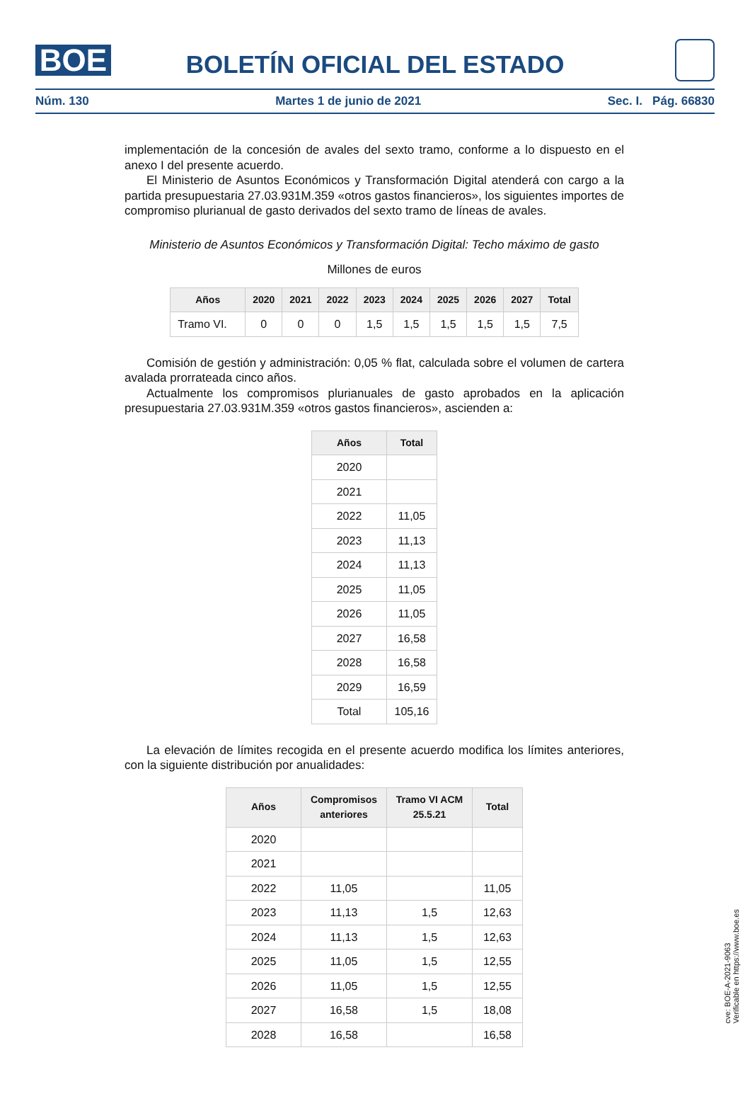BOE
BOLETÍN OFICIAL DEL ESTADO
Núm. 130 Martes 1 de junio de 2021 Sec. I. Pág. 66830
implementación de la concesión de avales del sexto tramo, conforme a lo dispuesto en el anexo I del presente acuerdo.
El Ministerio de Asuntos Económicos y Transformación Digital atenderá con cargo a la partida presupuestaria 27.03.931M.359 «otros gastos financieros», los siguientes importes de compromiso plurianual de gasto derivados del sexto tramo de líneas de avales.
Ministerio de Asuntos Económicos y Transformación Digital: Techo máximo de gasto
Millones de euros
| Años | 2020 | 2021 | 2022 | 2023 | 2024 | 2025 | 2026 | 2027 | Total |
| --- | --- | --- | --- | --- | --- | --- | --- | --- | --- |
| Tramo VI. | 0 | 0 | 0 | 1,5 | 1,5 | 1,5 | 1,5 | 1,5 | 7,5 |
Comisión de gestión y administración: 0,05 % flat, calculada sobre el volumen de cartera avalada prorrateada cinco años.
Actualmente los compromisos plurianuales de gasto aprobados en la aplicación presupuestaria 27.03.931M.359 «otros gastos financieros», ascienden a:
| Años | Total |
| --- | --- |
| 2020 | |
| 2021 | |
| 2022 | 11,05 |
| 2023 | 11,13 |
| 2024 | 11,13 |
| 2025 | 11,05 |
| 2026 | 11,05 |
| 2027 | 16,58 |
| 2028 | 16,58 |
| 2029 | 16,59 |
| Total | 105,16 |
La elevación de límites recogida en el presente acuerdo modifica los límites anteriores, con la siguiente distribución por anualidades:
| Años | Compromisos anteriores | Tramo VI ACM 25.5.21 | Total |
| --- | --- | --- | --- |
| 2020 | | | |
| 2021 | | | |
| 2022 | 11,05 | | 11,05 |
| 2023 | 11,13 | 1,5 | 12,63 |
| 2024 | 11,13 | 1,5 | 12,63 |
| 2025 | 11,05 | 1,5 | 12,55 |
| 2026 | 11,05 | 1,5 | 12,55 |
| 2027 | 16,58 | 1,5 | 18,08 |
| 2028 | 16,58 | | 16,58 |
cve: BOE-A-2021-9063
Verificable en https://www.boe.es